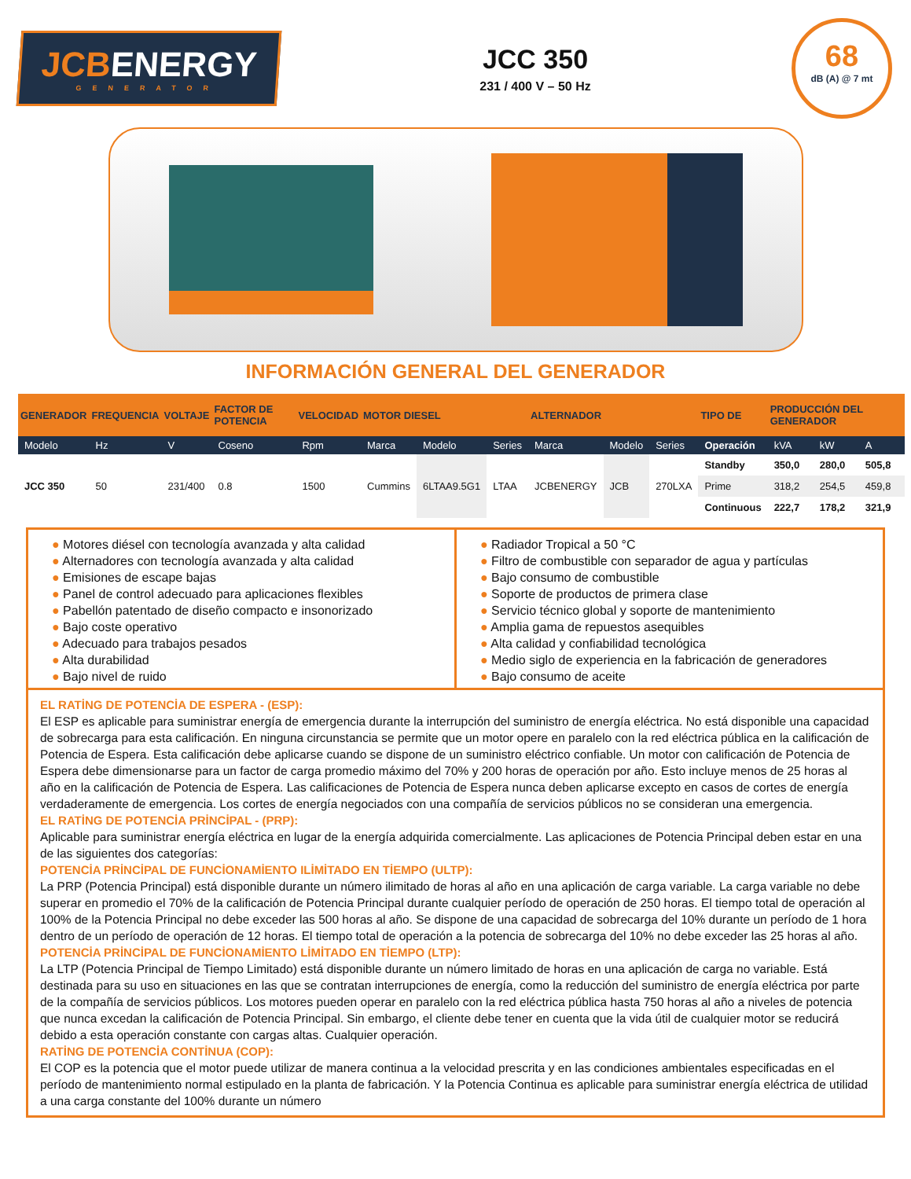JCBENERGY
GENERATOR
JCC 350
231 / 400 V – 50 Hz
68
dB (A) @ 7 mt
INFORMACIÓN GENERAL DEL GENERADOR
| GENERADOR | FREQUENCIA | VOLTAJE | FACTOR DE POTENCIA | VELOCIDAD | MOTOR DIESEL | | | ALTERNADOR | | | TIPO DE | PRODUCCIÓN DEL GENERADOR | | |
| --- | --- | --- | --- | --- | --- | --- | --- | --- | --- | --- | --- | --- | --- | --- |
| Modelo | Hz | V | Coseno | Rpm | Marca | Modelo | Series | Marca | Modelo | Series | Operación | kVA | kW | A |
| JCC 350 | 50 | 231/400 | 0.8 | 1500 | Cummins | 6LTAA9.5G1 | LTAA | JCBENERGY | JCB | 270LXA | Standby | 350,0 | 280,0 | 505,8 |
| | | | | | | | | | | | Prime | 318,2 | 254,5 | 459,8 |
| | | | | | | | | | | | Continuous | 222,7 | 178,2 | 321,9 |
● Motores diésel con tecnología avanzada y alta calidad
● Alternadores con tecnología avanzada y alta calidad
● Emisiones de escape bajas
● Panel de control adecuado para aplicaciones flexibles
● Pabellón patentado de diseño compacto e insonorizado
● Bajo coste operativo
● Adecuado para trabajos pesados
● Alta durabilidad
● Bajo nivel de ruido
● Radiador Tropical a 50 °C
● Filtro de combustible con separador de agua y partículas
● Bajo consumo de combustible
● Soporte de productos de primera clase
● Servicio técnico global y soporte de mantenimiento
● Amplia gama de repuestos asequibles
● Alta calidad y confiabilidad tecnológica
● Medio siglo de experiencia en la fabricación de generadores
● Bajo consumo de aceite
EL RATİNG DE POTENCİA DE ESPERA - (ESP):
El ESP es aplicable para suministrar energía de emergencia durante la interrupción del suministro de energía eléctrica. No está disponible una capacidad de sobrecarga para esta calificación. En ninguna circunstancia se permite que un motor opere en paralelo con la red eléctrica pública en la calificación de Potencia de Espera. Esta calificación debe aplicarse cuando se dispone de un suministro eléctrico confiable. Un motor con calificación de Potencia de Espera debe dimensionarse para un factor de carga promedio máximo del 70% y 200 horas de operación por año. Esto incluye menos de 25 horas al año en la calificación de Potencia de Espera. Las calificaciones de Potencia de Espera nunca deben aplicarse excepto en casos de cortes de energía verdaderamente de emergencia. Los cortes de energía negociados con una compañía de servicios públicos no se consideran una emergencia.
EL RATİNG DE POTENCİA PRİNCİPAL - (PRP):
Aplicable para suministrar energía eléctrica en lugar de la energía adquirida comercialmente. Las aplicaciones de Potencia Principal deben estar en una de las siguientes dos categorías:
POTENCİA PRİNCİPAL DE FUNCİONAMİENTO ILİMİTADO EN TİEMPO (ULTP):
La PRP (Potencia Principal) está disponible durante un número ilimitado de horas al año en una aplicación de carga variable. La carga variable no debe superar en promedio el 70% de la calificación de Potencia Principal durante cualquier período de operación de 250 horas. El tiempo total de operación al 100% de la Potencia Principal no debe exceder las 500 horas al año. Se dispone de una capacidad de sobrecarga del 10% durante un período de 1 hora dentro de un período de operación de 12 horas. El tiempo total de operación a la potencia de sobrecarga del 10% no debe exceder las 25 horas al año.
POTENCİA PRİNCİPAL DE FUNCİONAMİENTO LİMİTADO EN TİEMPO (LTP):
La LTP (Potencia Principal de Tiempo Limitado) está disponible durante un número limitado de horas en una aplicación de carga no variable. Está destinada para su uso en situaciones en las que se contratan interrupciones de energía, como la reducción del suministro de energía eléctrica por parte de la compañía de servicios públicos. Los motores pueden operar en paralelo con la red eléctrica pública hasta 750 horas al año a niveles de potencia que nunca excedan la calificación de Potencia Principal. Sin embargo, el cliente debe tener en cuenta que la vida útil de cualquier motor se reducirá debido a esta operación constante con cargas altas. Cualquier operación.
RATİNG DE POTENCİA CONTİNUA (COP):
El COP es la potencia que el motor puede utilizar de manera continua a la velocidad prescrita y en las condiciones ambientales especificadas en el período de mantenimiento normal estipulado en la planta de fabricación. Y la Potencia Continua es aplicable para suministrar energía eléctrica de utilidad a una carga constante del 100% durante un número